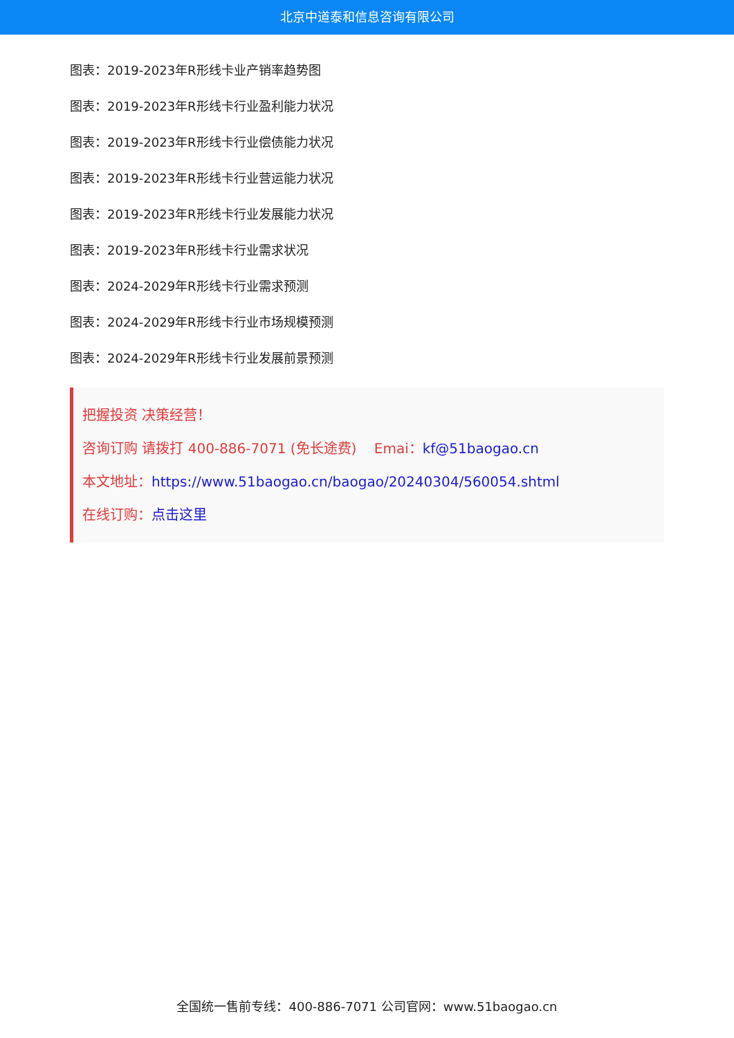北京中道泰和信息咨询有限公司
图表：2019-2023年R形线卡业产销率趋势图
图表：2019-2023年R形线卡行业盈利能力状况
图表：2019-2023年R形线卡行业偿债能力状况
图表：2019-2023年R形线卡行业营运能力状况
图表：2019-2023年R形线卡行业发展能力状况
图表：2019-2023年R形线卡行业需求状况
图表：2024-2029年R形线卡行业需求预测
图表：2024-2029年R形线卡行业市场规模预测
图表：2024-2029年R形线卡行业发展前景预测
把握投资 决策经营！
咨询订购 请拨打 400-886-7071 (免长途费) Emai：kf@51baogao.cn
本文地址：https://www.51baogao.cn/baogao/20240304/560054.shtml
在线订购：点击这里
全国统一售前专线：400-886-7071 公司官网：www.51baogao.cn